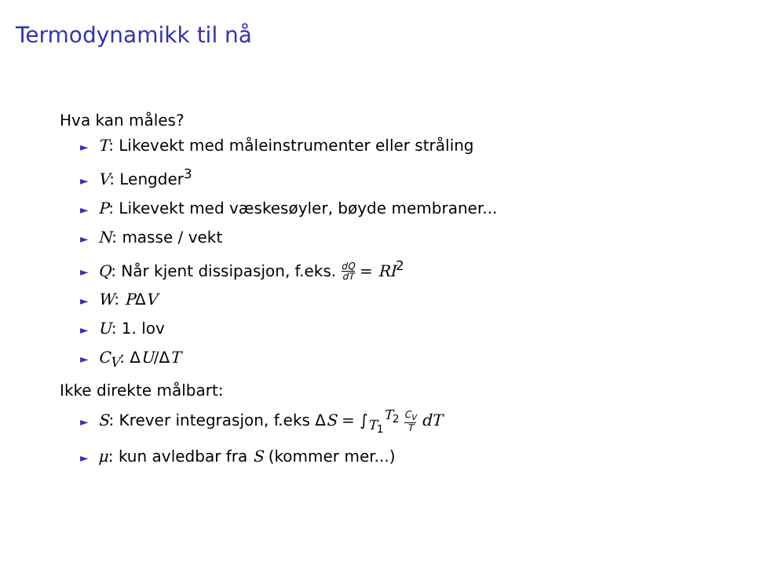Termodynamikk til nå
Hva kan måles?
► T: Likevekt med måleinstrumenter eller stråling
► V: Lengder<sup>3</sup>
► P: Likevekt med væskesøyler, bøyde membraner...
► N: masse / vekt
► Q: Når kjent dissipasjon, f.eks. dQ dT = RI<sup>2</sup>
► W: PΔV
► U: 1. lov
► C<sub>V</sub>: ΔU/ΔT
Ikke direkte målbart:
► S: Krever integrasjon, f.eks ΔS = ∫<sub>T<sub>1</sub></sub><sup>T<sub>2</sub></sup> C<sub>V</sub> T dT
► μ: kun avledbar fra S (kommer mer...)